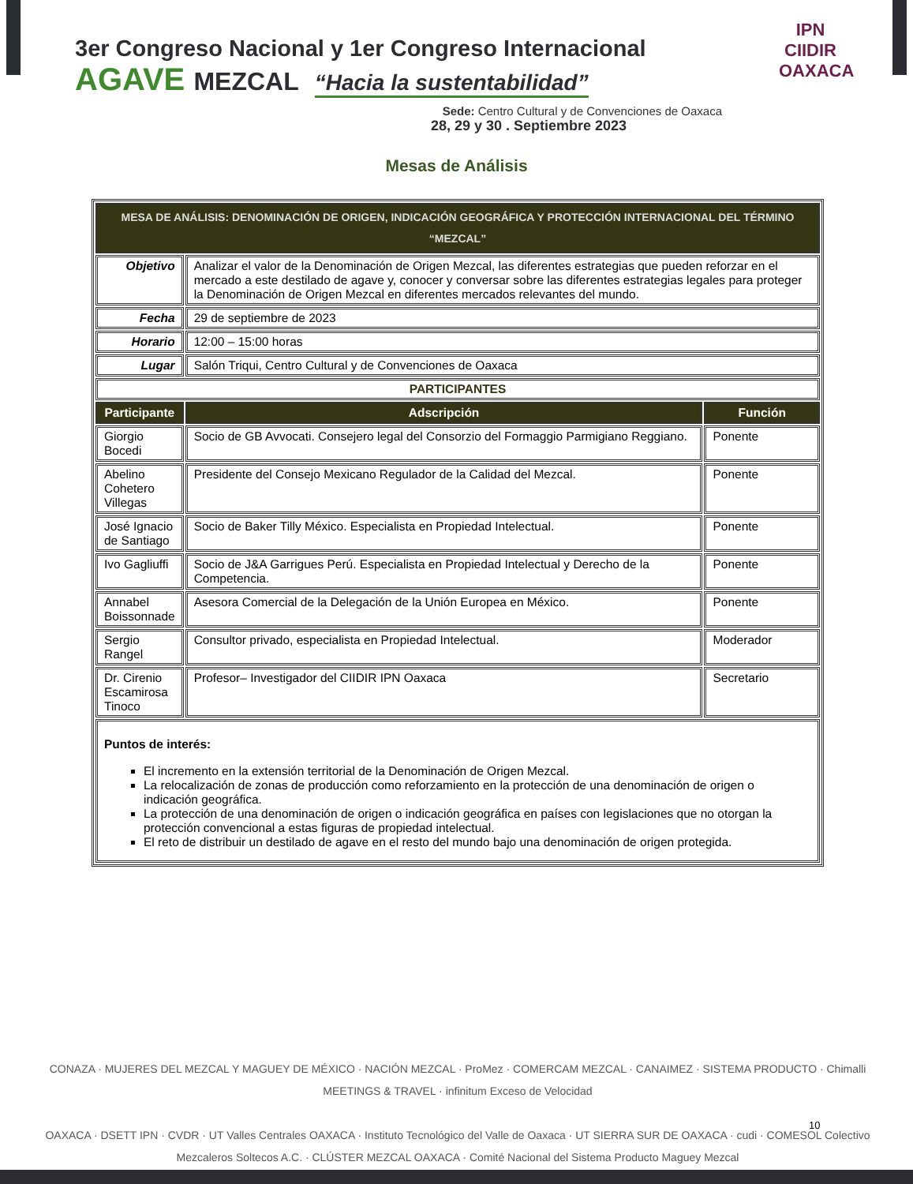3er Congreso Nacional y 1er Congreso Internacional
AGAVE MEZCAL “Hacia la sustentabilidad”
Sede: Centro Cultural y de Convenciones de Oaxaca
28, 29 y 30 . Septiembre 2023
IPN
CIIDIR OAXACA
Mesas de Análisis
| MESA DE ANÁLISIS: DENOMINACIÓN DE ORIGEN, INDICACIÓN GEOGRÁFICA Y PROTECCIÓN INTERNACIONAL DEL TÉRMINO “MEZCAL” | | |
| Objetivo | Analizar el valor de la Denominación de Origen Mezcal, las diferentes estrategias que pueden reforzar en el mercado a este destilado de agave y, conocer y conversar sobre las diferentes estrategias legales para proteger la Denominación de Origen Mezcal en diferentes mercados relevantes del mundo. | |
| Fecha | 29 de septiembre de 2023 | |
| Horario | 12:00 – 15:00 horas | |
| Lugar | Salón Triqui, Centro Cultural y de Convenciones de Oaxaca | |
| PARTICIPANTES | | |
| Participante | Adscripción | Función |
| Giorgio Bocedi | Socio de GB Avvocati. Consejero legal del Consorzio del Formaggio Parmigiano Reggiano. | Ponente |
| Abelino Cohetero Villegas | Presidente del Consejo Mexicano Regulador de la Calidad del Mezcal. | Ponente |
| José Ignacio de Santiago | Socio de Baker Tilly México. Especialista en Propiedad Intelectual. | Ponente |
| Ivo Gagliuffi | Socio de J&A Garrigues Perú. Especialista en Propiedad Intelectual y Derecho de la Competencia. | Ponente |
| Annabel Boissonnade | Asesora Comercial de la Delegación de la Unión Europea en México. | Ponente |
| Sergio Rangel | Consultor privado, especialista en Propiedad Intelectual. | Moderador |
| Dr. Cirenio Escamirosa Tinoco | Profesor– Investigador del CIIDIR IPN Oaxaca | Secretario |
| Puntos de interés: El incremento en la extensión territorial de la Denominación de Origen Mezcal. La relocalización de zonas de producción como reforzamiento en la protección de una denominación de origen o indicación geográfica. La protección de una denominación de origen o indicación geográfica en países con legislaciones que no otorgan la protección convencional a estas figuras de propiedad intelectual. El reto de distribuir un destilado de agave en el resto del mundo bajo una denominación de origen protegida. | | |
CONAZA · MUJERES DEL MEZCAL Y MAGUEY DE MÉXICO · NACIÓN MEZCAL · ProMez · COMERCAM MEZCAL · CANAIMEZ · SISTEMA PRODUCTO · Chimalli MEETINGS & TRAVEL · infinitum Exceso de Velocidad
OAXACA · DSETT IPN · CVDR · UT Valles Centrales OAXACA · Instituto Tecnológico del Valle de Oaxaca · UT SIERRA SUR DE OAXACA · cudi · COMESOL Colectivo Mezcaleros Soltecos A.C. · CLÚSTER MEZCAL OAXACA · Comité Nacional del Sistema Producto Maguey Mezcal
10